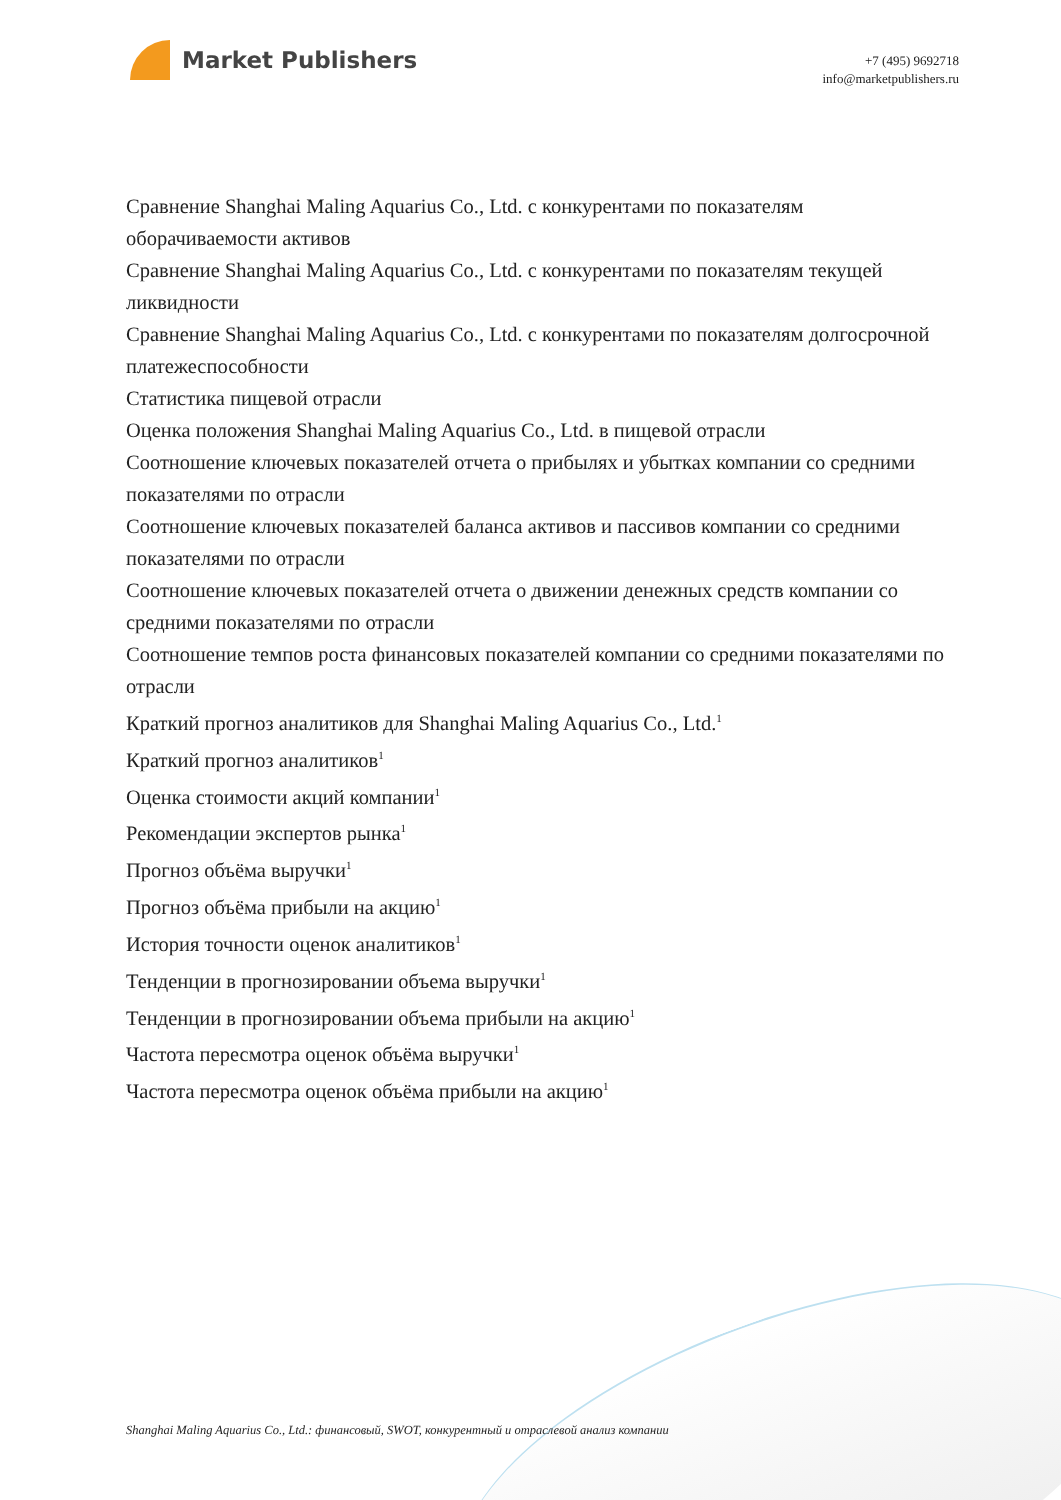Market Publishers
+7 (495) 9692718
info@marketpublishers.ru
Сравнение Shanghai Maling Aquarius Co., Ltd. с конкурентами по показателям оборачиваемости активов
Сравнение Shanghai Maling Aquarius Co., Ltd. с конкурентами по показателям текущей ликвидности
Сравнение Shanghai Maling Aquarius Co., Ltd. с конкурентами по показателям долгосрочной платежеспособности
Статистика пищевой отрасли
Оценка положения Shanghai Maling Aquarius Co., Ltd. в пищевой отрасли
Соотношение ключевых показателей отчета о прибылях и убытках компании со средними показателями по отрасли
Соотношение ключевых показателей баланса активов и пассивов компании со средними показателями по отрасли
Соотношение ключевых показателей отчета о движении денежных средств компании со средними показателями по отрасли
Соотношение темпов роста финансовых показателей компании со средними показателями по отрасли
Краткий прогноз аналитиков для Shanghai Maling Aquarius Co., Ltd.<sup>1</sup>
Краткий прогноз аналитиков<sup>1</sup>
Оценка стоимости акций компании<sup>1</sup>
Рекомендации экспертов рынка<sup>1</sup>
Прогноз объёма выручки<sup>1</sup>
Прогноз объёма прибыли на акцию<sup>1</sup>
История точности оценок аналитиков<sup>1</sup>
Тенденции в прогнозировании объема выручки<sup>1</sup>
Тенденции в прогнозировании объема прибыли на акцию<sup>1</sup>
Частота пересмотра оценок объёма выручки<sup>1</sup>
Частота пересмотра оценок объёма прибыли на акцию<sup>1</sup>
Shanghai Maling Aquarius Co., Ltd.: финансовый, SWOT, конкурентный и отраслевой анализ компании